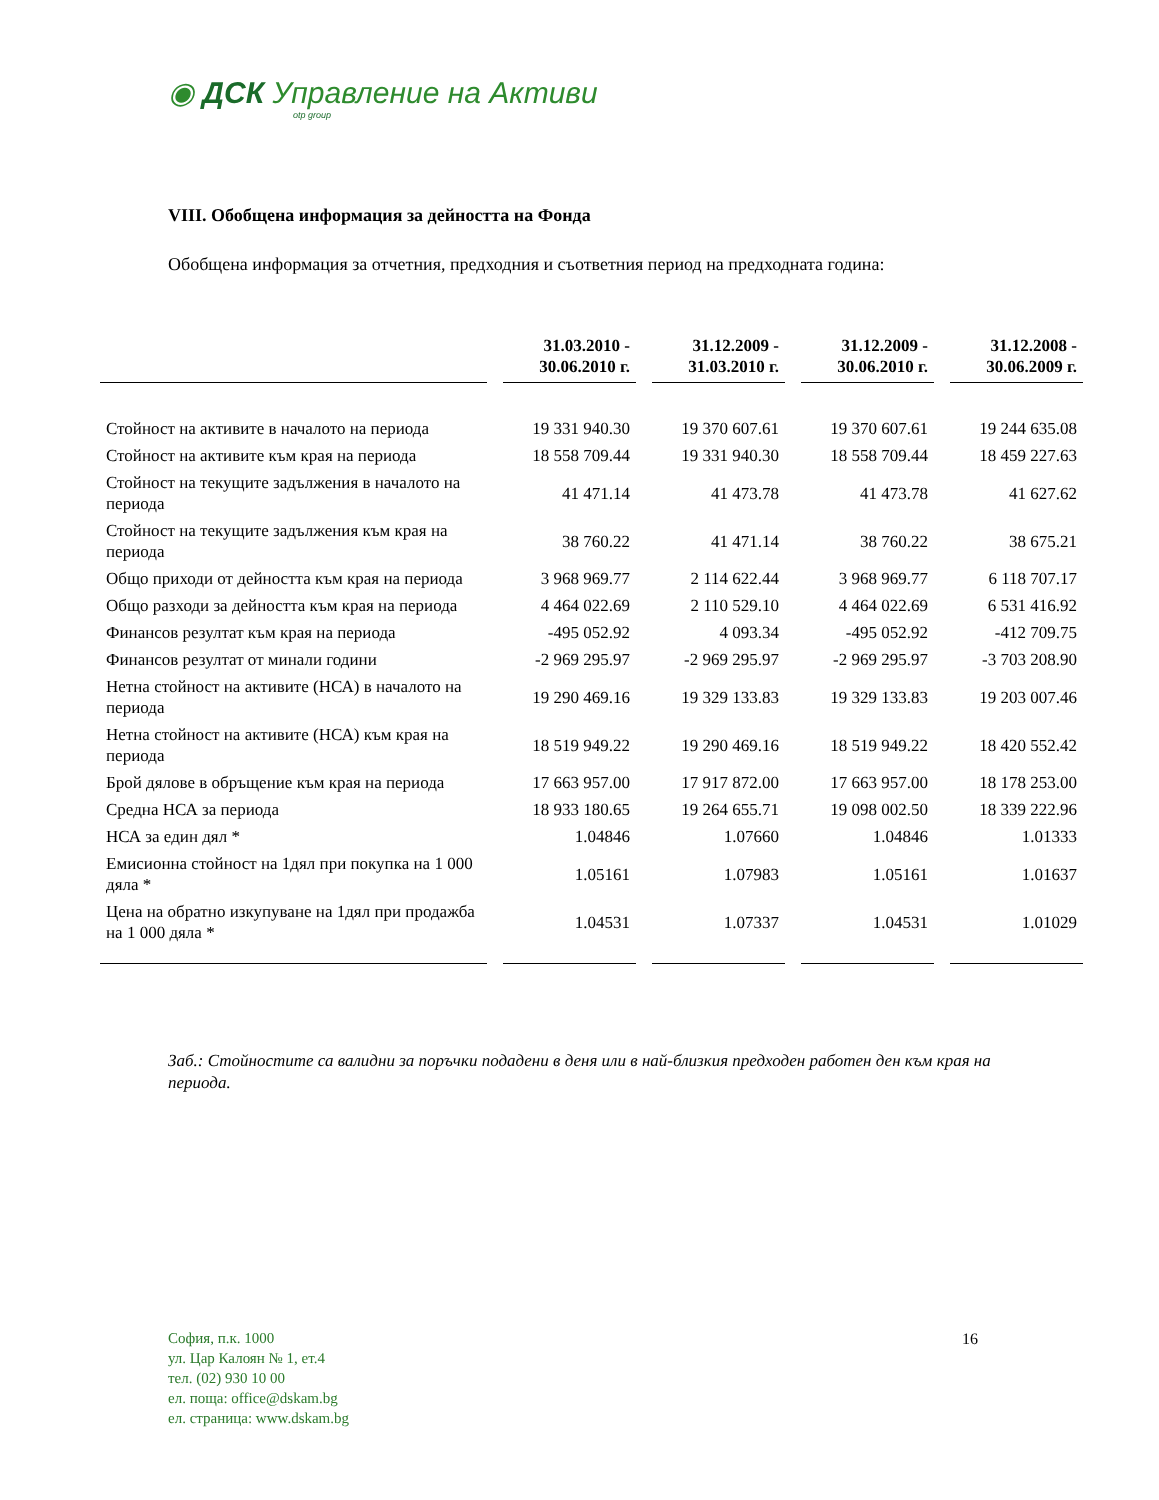◉ ДСК Управление на Активи
otp group
VIII. Обобщена информация за дейността на Фонда
Обобщена информация за отчетния, предходния и съответния период на предходната година:
| | 31.03.2010 - 30.06.2010 г. | 31.12.2009 - 31.03.2010 г. | 31.12.2009 - 30.06.2010 г. | 31.12.2008 - 30.06.2009 г. |
| --- | --- | --- | --- | --- |
| Стойност на активите в началото на периода | 19 331 940.30 | 19 370 607.61 | 19 370 607.61 | 19 244 635.08 |
| Стойност на активите към края на периода | 18 558 709.44 | 19 331 940.30 | 18 558 709.44 | 18 459 227.63 |
| Стойност на текущите задължения в началото на периода | 41 471.14 | 41 473.78 | 41 473.78 | 41 627.62 |
| Стойност на текущите задължения към края на периода | 38 760.22 | 41 471.14 | 38 760.22 | 38 675.21 |
| Общо приходи от дейността към края на периода | 3 968 969.77 | 2 114 622.44 | 3 968 969.77 | 6 118 707.17 |
| Общо разходи за дейността към края на периода | 4 464 022.69 | 2 110 529.10 | 4 464 022.69 | 6 531 416.92 |
| Финансов резултат към края на периода | -495 052.92 | 4 093.34 | -495 052.92 | -412 709.75 |
| Финансов резултат от минали години | -2 969 295.97 | -2 969 295.97 | -2 969 295.97 | -3 703 208.90 |
| Нетна стойност на активите (НСА) в началото на периода | 19 290 469.16 | 19 329 133.83 | 19 329 133.83 | 19 203 007.46 |
| Нетна стойност на активите (НСА) към края на периода | 18 519 949.22 | 19 290 469.16 | 18 519 949.22 | 18 420 552.42 |
| Брой дялове в обръщение към края на периода | 17 663 957.00 | 17 917 872.00 | 17 663 957.00 | 18 178 253.00 |
| Средна НСА за периода | 18 933 180.65 | 19 264 655.71 | 19 098 002.50 | 18 339 222.96 |
| НСА за един дял * | 1.04846 | 1.07660 | 1.04846 | 1.01333 |
| Емисионна стойност на 1дял при покупка на 1 000 дяла * | 1.05161 | 1.07983 | 1.05161 | 1.01637 |
| Цена на обратно изкупуване на 1дял при продажба на 1 000 дяла * | 1.04531 | 1.07337 | 1.04531 | 1.01029 |
Заб.: Стойностите са валидни за поръчки подадени в деня или в най-близкия предходен работен ден към края на периода.
София, п.к. 1000
ул. Цар Калоян № 1, ет.4
тел. (02) 930 10 00
ел. поща: office@dskam.bg
ел. страница: www.dskam.bg
16